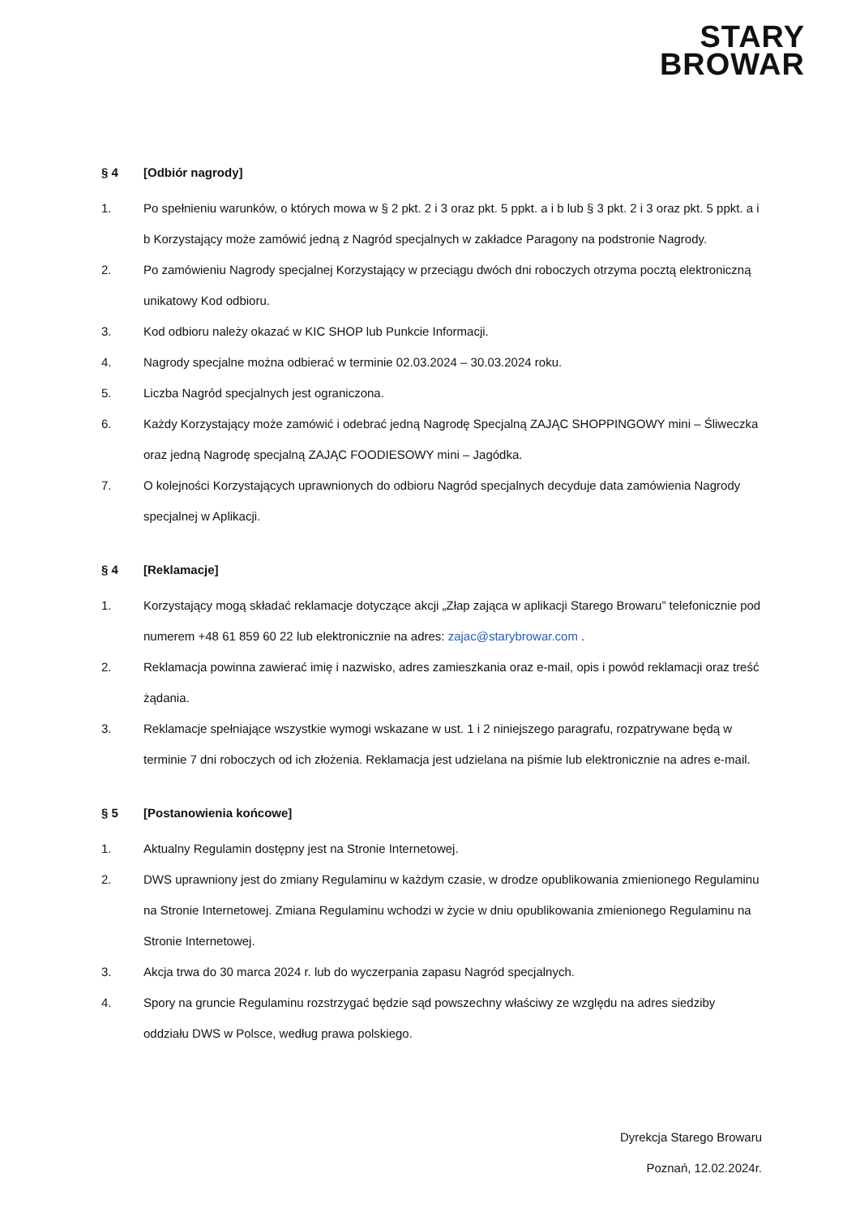STARY
BROWAR
§ 4 [Odbiór nagrody]
1. Po spełnieniu warunków, o których mowa w § 2 pkt. 2 i 3 oraz pkt. 5 ppkt. a i b lub § 3 pkt. 2 i 3 oraz pkt. 5 ppkt. a i b Korzystający może zamówić jedną z Nagród specjalnych w zakładce Paragony na podstronie Nagrody.
2. Po zamówieniu Nagrody specjalnej Korzystający w przeciągu dwóch dni roboczych otrzyma pocztą elektroniczną unikatowy Kod odbioru.
3. Kod odbioru należy okazać w KIC SHOP lub Punkcie Informacji.
4. Nagrody specjalne można odbierać w terminie 02.03.2024 – 30.03.2024 roku.
5. Liczba Nagród specjalnych jest ograniczona.
6. Każdy Korzystający może zamówić i odebrać jedną Nagrodę Specjalną ZAJĄC SHOPPINGOWY mini – Śliweczka oraz jedną Nagrodę specjalną ZAJĄC FOODIESOWY mini – Jagódka.
7. O kolejności Korzystających uprawnionych do odbioru Nagród specjalnych decyduje data zamówienia Nagrody specjalnej w Aplikacji.
§ 4 [Reklamacje]
1. Korzystający mogą składać reklamacje dotyczące akcji „Złap zająca w aplikacji Starego Browaru” telefonicznie pod numerem +48 61 859 60 22 lub elektronicznie na adres: zajac@starybrowar.com .
2. Reklamacja powinna zawierać imię i nazwisko, adres zamieszkania oraz e-mail, opis i powód reklamacji oraz treść żądania.
3. Reklamacje spełniające wszystkie wymogi wskazane w ust. 1 i 2 niniejszego paragrafu, rozpatrywane będą w terminie 7 dni roboczych od ich złożenia. Reklamacja jest udzielana na piśmie lub elektronicznie na adres e-mail.
§ 5 [Postanowienia końcowe]
1. Aktualny Regulamin dostępny jest na Stronie Internetowej.
2. DWS uprawniony jest do zmiany Regulaminu w każdym czasie, w drodze opublikowania zmienionego Regulaminu na Stronie Internetowej. Zmiana Regulaminu wchodzi w życie w dniu opublikowania zmienionego Regulaminu na Stronie Internetowej.
3. Akcja trwa do 30 marca 2024 r. lub do wyczerpania zapasu Nagród specjalnych.
4. Spory na gruncie Regulaminu rozstrzygać będzie sąd powszechny właściwy ze względu na adres siedziby oddziału DWS w Polsce, według prawa polskiego.
Dyrekcja Starego Browaru
Poznań, 12.02.2024r.